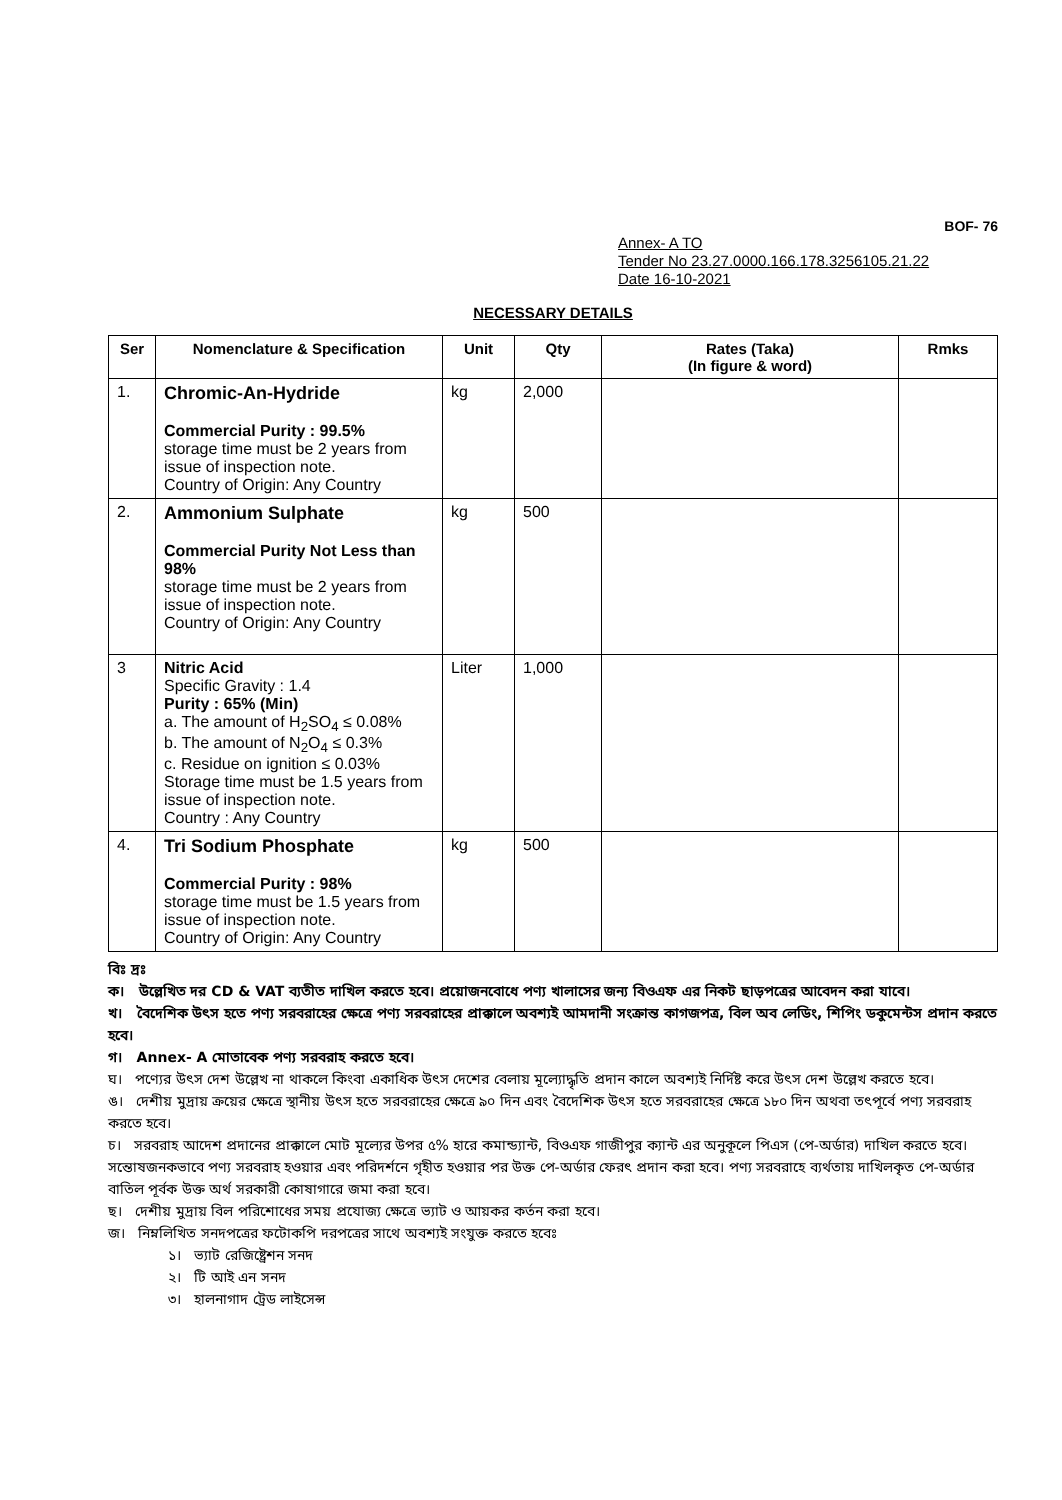BOF- 76
Annex- A TO
Tender No 23.27.0000.166.178.3256105.21.22
Date 16-10-2021
NECESSARY DETAILS
| Ser | Nomenclature & Specification | Unit | Qty | Rates (Taka) (In figure & word) | Rmks |
| --- | --- | --- | --- | --- | --- |
| 1. | Chromic-An-Hydride Commercial Purity : 99.5% storage time must be 2 years from issue of inspection note. Country of Origin: Any Country | kg | 2,000 | | |
| 2. | Ammonium Sulphate Commercial Purity Not Less than 98% storage time must be 2 years from issue of inspection note. Country of Origin: Any Country | kg | 500 | | |
| 3 | Nitric Acid Specific Gravity : 1.4 Purity : 65% (Min) a. The amount of H<sub>2</sub>SO<sub>4</sub> ≤ 0.08% b. The amount of N<sub>2</sub>O<sub>4</sub> ≤ 0.3% c. Residue on ignition ≤ 0.03% Storage time must be 1.5 years from issue of inspection note. Country : Any Country | Liter | 1,000 | | |
| 4. | Tri Sodium Phosphate Commercial Purity : 98% storage time must be 1.5 years from issue of inspection note. Country of Origin: Any Country | kg | 500 | | |
বিঃ দ্রঃ
ক। উল্লেখিত দর CD & VAT ব্যতীত দাখিল করতে হবে। প্রয়োজনবোধে পণ্য খালাসের জন্য বিওএফ এর নিকট ছাড়পত্রের আবেদন করা যাবে।
খ। বৈদেশিক উৎস হতে পণ্য সরবরাহের ক্ষেত্রে পণ্য সরবরাহের প্রাক্কালে অবশ্যই আমদানী সংক্রান্ত কাগজপত্র, বিল অব লেডিং, শিপিং ডকুমেন্টস প্রদান করতে হবে।
গ। Annex- A মোতাবেক পণ্য সরবরাহ করতে হবে।
ঘ। পণ্যের উৎস দেশ উল্লেখ না থাকলে কিংবা একাধিক উৎস দেশের বেলায় মূল্যোদ্ধৃতি প্রদান কালে অবশ্যই নির্দিষ্ট করে উৎস দেশ উল্লেখ করতে হবে।
ঙ। দেশীয় মুদ্রায় ক্রয়ের ক্ষেত্রে স্থানীয় উৎস হতে সরবরাহের ক্ষেত্রে ৯০ দিন এবং বৈদেশিক উৎস হতে সরবরাহের ক্ষেত্রে ১৮০ দিন অথবা তৎপূর্বে পণ্য সরবরাহ করতে হবে।
চ। সরবরাহ আদেশ প্রদানের প্রাক্কালে মোট মূল্যের উপর ৫% হারে কমান্ড্যান্ট, বিওএফ গাজীপুর ক্যান্ট এর অনুকূলে পিএস (পে-অর্ডার) দাখিল করতে হবে। সন্তোষজনকভাবে পণ্য সরবরাহ হওয়ার এবং পরিদর্শনে গৃহীত হওয়ার পর উক্ত পে-অর্ডার ফেরৎ প্রদান করা হবে। পণ্য সরবরাহে ব্যর্থতায় দাখিলকৃত পে-অর্ডার বাতিল পূর্বক উক্ত অর্থ সরকারী কোষাগারে জমা করা হবে।
ছ। দেশীয় মুদ্রায় বিল পরিশোধের সময় প্রযোজ্য ক্ষেত্রে ভ্যাট ও আয়কর কর্তন করা হবে।
জ। নিম্নলিখিত সনদপত্রের ফটোকপি দরপত্রের সাথে অবশ্যই সংযুক্ত করতে হবেঃ
১। ভ্যাট রেজিষ্ট্রেশন সনদ
২। টি আই এন সনদ
৩। হালনাগাদ ট্রেড লাইসেন্স